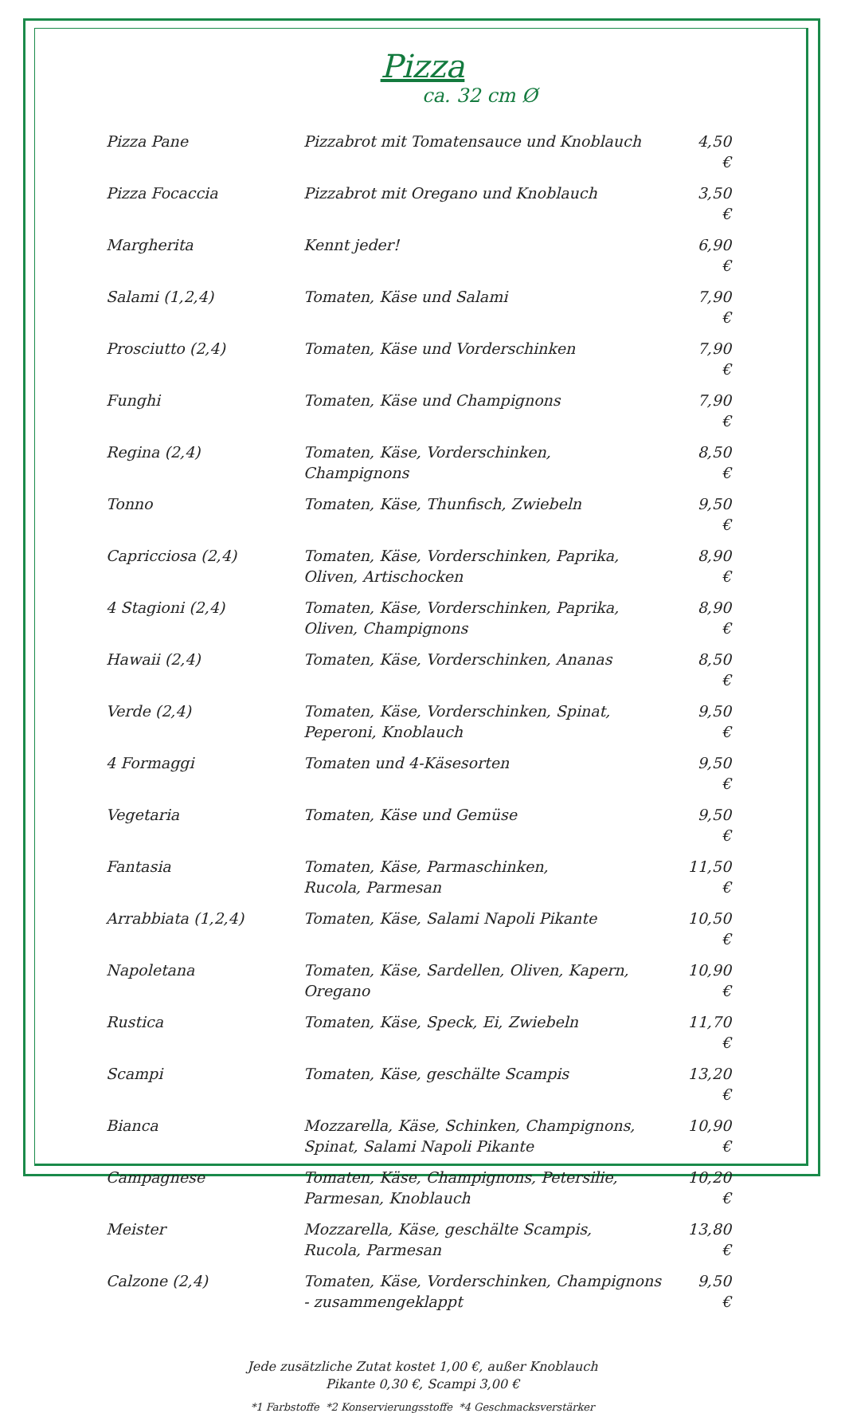Pizza
ca. 32 cm Ø
| Pizza Pane | Pizzabrot mit Tomatensauce und Knoblauch | 4,50 € |
| Pizza Focaccia | Pizzabrot mit Oregano und Knoblauch | 3,50 € |
| Margherita | Kennt jeder! | 6,90 € |
| Salami (1,2,4) | Tomaten, Käse und Salami | 7,90 € |
| Prosciutto (2,4) | Tomaten, Käse und Vorderschinken | 7,90 € |
| Funghi | Tomaten, Käse und Champignons | 7,90 € |
| Regina (2,4) | Tomaten, Käse, Vorderschinken, Champignons | 8,50 € |
| Tonno | Tomaten, Käse, Thunfisch, Zwiebeln | 9,50 € |
| Capricciosa (2,4) | Tomaten, Käse, Vorderschinken, Paprika, Oliven, Artischocken | 8,90 € |
| 4 Stagioni (2,4) | Tomaten, Käse, Vorderschinken, Paprika, Oliven, Champignons | 8,90 € |
| Hawaii (2,4) | Tomaten, Käse, Vorderschinken, Ananas | 8,50 € |
| Verde (2,4) | Tomaten, Käse, Vorderschinken, Spinat, Peperoni, Knoblauch | 9,50 € |
| 4 Formaggi | Tomaten und 4-Käsesorten | 9,50 € |
| Vegetaria | Tomaten, Käse und Gemüse | 9,50 € |
| Fantasia | Tomaten, Käse, Parmaschinken, Rucola, Parmesan | 11,50 € |
| Arrabbiata (1,2,4) | Tomaten, Käse, Salami Napoli Pikante | 10,50 € |
| Napoletana | Tomaten, Käse, Sardellen, Oliven, Kapern, Oregano | 10,90 € |
| Rustica | Tomaten, Käse, Speck, Ei, Zwiebeln | 11,70 € |
| Scampi | Tomaten, Käse, geschälte Scampis | 13,20 € |
| Bianca | Mozzarella, Käse, Schinken, Champignons, Spinat, Salami Napoli Pikante | 10,90 € |
| Campagnese | Tomaten, Käse, Champignons, Petersilie, Parmesan, Knoblauch | 10,20 € |
| Meister | Mozzarella, Käse, geschälte Scampis, Rucola, Parmesan | 13,80 € |
| Calzone (2,4) | Tomaten, Käse, Vorderschinken, Champignons - zusammengeklappt | 9,50 € |
Jede zusätzliche Zutat kostet 1,00 €, außer Knoblauch
Pikante 0,30 €, Scampi 3,00 €
*1 Farbstoffe *2 Konservierungsstoffe *4 Geschmacksverstärker